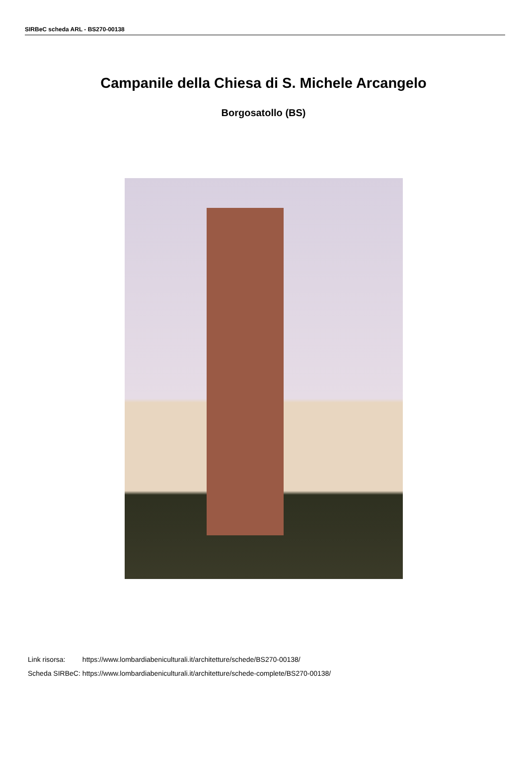SIRBeC scheda ARL - BS270-00138
Campanile della Chiesa di S. Michele Arcangelo
Borgosatollo (BS)
| Link risorsa: | https://www.lombardiabeniculturali.it/architetture/schede/BS270-00138/ |
| Scheda SIRBeC: | https://www.lombardiabeniculturali.it/architetture/schede-complete/BS270-00138/ |